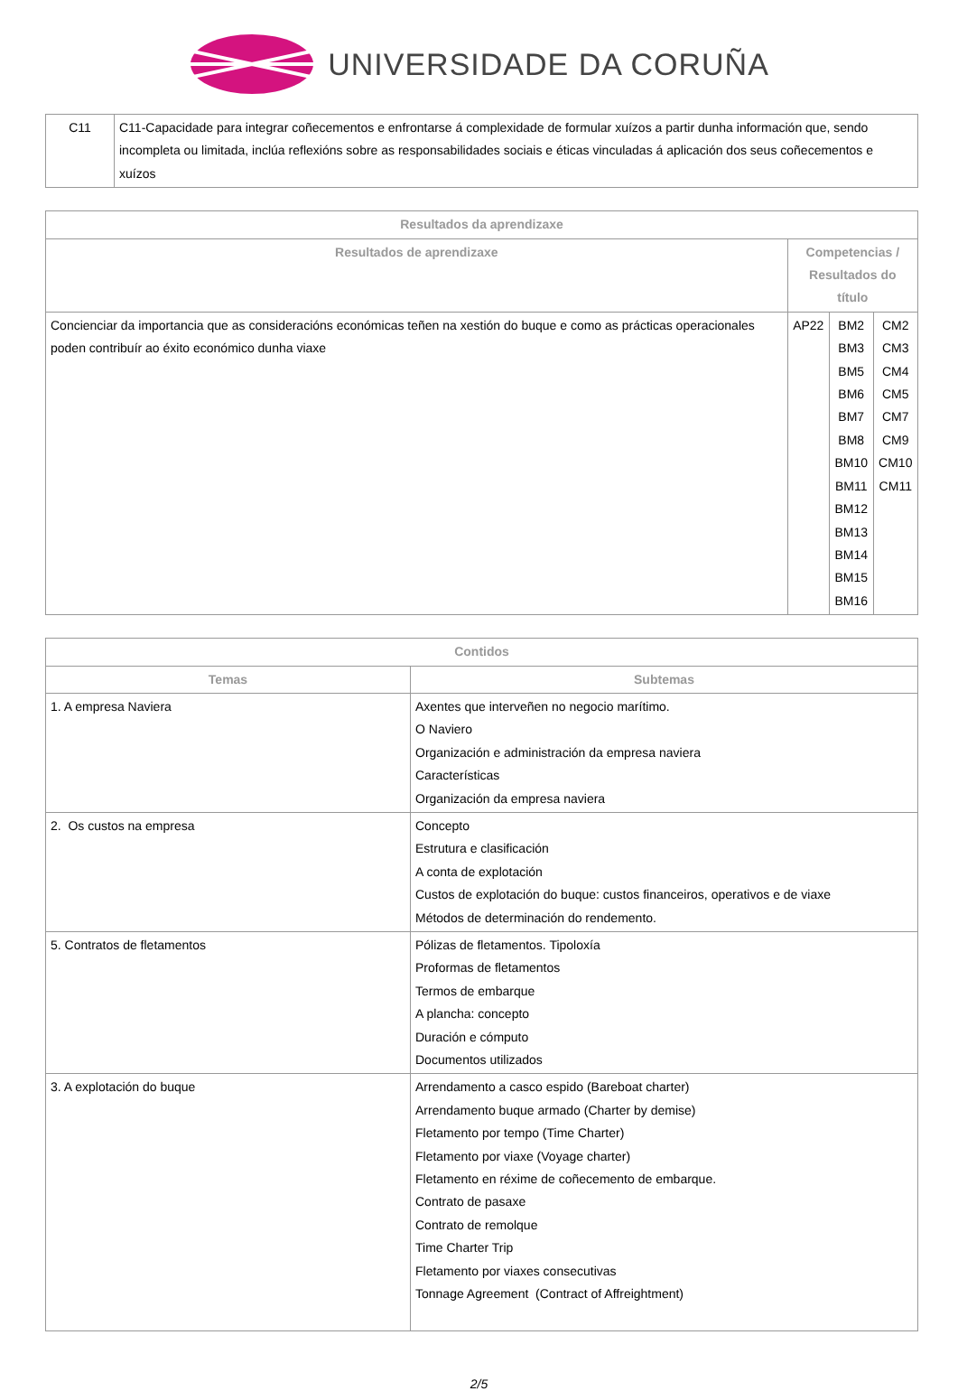UNIVERSIDADE DA CORUÑA
| C11 | C11-Capacidade para integrar coñecementos e enfrontarse á complexidade de formular xuízos a partir dunha información que, sendo incompleta ou limitada, inclúa reflexións sobre as responsabilidades sociais e éticas vinculadas á aplicación dos seus coñecementos e xuízos |
| Resultados da aprendizaxe | | | |
| --- | --- | --- | --- |
| Resultados de aprendizaxe | Competencias / Resultados do título | | |
| Concienciar da importancia que as consideracións económicas teñen na xestión do buque e como as prácticas operacionales poden contribuír ao éxito económico dunha viaxe | AP22 | BM2 BM3 BM5 BM6 BM7 BM8 BM10 BM11 BM12 BM13 BM14 BM15 BM16 | CM2 CM3 CM4 CM5 CM7 CM9 CM10 CM11 |
| Contidos | |
| --- | --- |
| Temas | Subtemas |
| 1. A empresa Naviera | Axentes que interveñen no negocio marítimo. O Naviero Organización e administración da empresa naviera Características Organización da empresa naviera |
| 2. Os custos na empresa | Concepto Estrutura e clasificación A conta de explotación Custos de explotación do buque: custos financeiros, operativos e de viaxe Métodos de determinación do rendemento. |
| 5. Contratos de fletamentos | Pólizas de fletamentos. Tipoloxía Proformas de fletamentos Termos de embarque A plancha: concepto Duración e cómputo Documentos utilizados |
| 3. A explotación do buque | Arrendamento a casco espido (Bareboat charter) Arrendamento buque armado (Charter by demise) Fletamento por tempo (Time Charter) Fletamento por viaxe (Voyage charter) Fletamento en réxime de coñecemento de embarque. Contrato de pasaxe Contrato de remolque Time Charter Trip Fletamento por viaxes consecutivas Tonnage Agreement (Contract of Affreightment) |
2/5